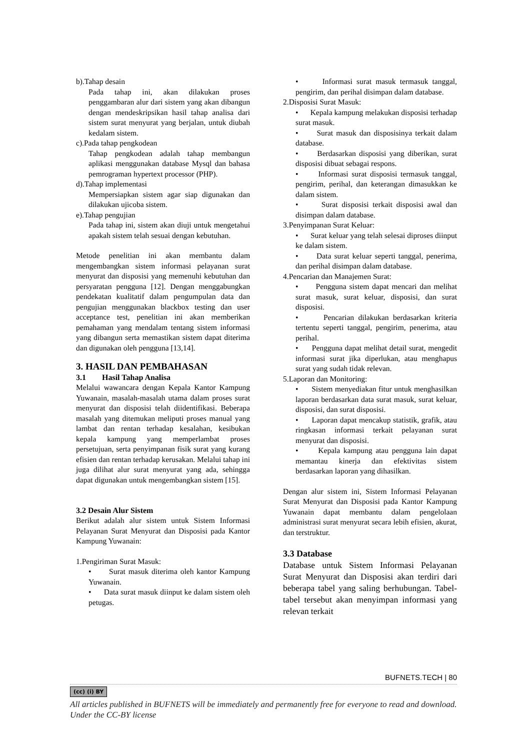b).Tahap desain
Pada tahap ini, akan dilakukan proses penggambaran alur dari sistem yang akan dibangun dengan mendeskripsikan hasil tahap analisa dari sistem surat menyurat yang berjalan, untuk diubah kedalam sistem.
c).Pada tahap pengkodean
Tahap pengkodean adalah tahap membangun aplikasi menggunakan database Mysql dan bahasa pemrograman hypertext processor (PHP).
d).Tahap implementasi
Mempersiapkan sistem agar siap digunakan dan dilakukan ujicoba sistem.
e).Tahap pengujian
Pada tahap ini, sistem akan diuji untuk mengetahui apakah sistem telah sesuai dengan kebutuhan.
Metode penelitian ini akan membantu dalam mengembangkan sistem informasi pelayanan surat menyurat dan disposisi yang memenuhi kebutuhan dan persyaratan pengguna [12]. Dengan menggabungkan pendekatan kualitatif dalam pengumpulan data dan pengujian menggunakan blackbox testing dan user acceptance test, penelitian ini akan memberikan pemahaman yang mendalam tentang sistem informasi yang dibangun serta memastikan sistem dapat diterima dan digunakan oleh pengguna [13,14].
3. HASIL DAN PEMBAHASAN
3.1 Hasil Tahap Analisa
Melalui wawancara dengan Kepala Kantor Kampung Yuwanain, masalah-masalah utama dalam proses surat menyurat dan disposisi telah diidentifikasi. Beberapa masalah yang ditemukan meliputi proses manual yang lambat dan rentan terhadap kesalahan, kesibukan kepala kampung yang memperlambat proses persetujuan, serta penyimpanan fisik surat yang kurang efisien dan rentan terhadap kerusakan. Melalui tahap ini juga dilihat alur surat menyurat yang ada, sehingga dapat digunakan untuk mengembangkan sistem [15].
3.2 Desain Alur Sistem
Berikut adalah alur sistem untuk Sistem Informasi Pelayanan Surat Menyurat dan Disposisi pada Kantor Kampung Yuwanain:
1.Pengiriman Surat Masuk:
• Surat masuk diterima oleh kantor Kampung Yuwanain.
• Data surat masuk diinput ke dalam sistem oleh petugas.
• Informasi surat masuk termasuk tanggal, pengirim, dan perihal disimpan dalam database.
2.Disposisi Surat Masuk:
• Kepala kampung melakukan disposisi terhadap surat masuk.
• Surat masuk dan disposisinya terkait dalam database.
• Berdasarkan disposisi yang diberikan, surat disposisi dibuat sebagai respons.
• Informasi surat disposisi termasuk tanggal, pengirim, perihal, dan keterangan dimasukkan ke dalam sistem.
• Surat disposisi terkait disposisi awal dan disimpan dalam database.
3.Penyimpanan Surat Keluar:
• Surat keluar yang telah selesai diproses diinput ke dalam sistem.
• Data surat keluar seperti tanggal, penerima, dan perihal disimpan dalam database.
4.Pencarian dan Manajemen Surat:
• Pengguna sistem dapat mencari dan melihat surat masuk, surat keluar, disposisi, dan surat disposisi.
• Pencarian dilakukan berdasarkan kriteria tertentu seperti tanggal, pengirim, penerima, atau perihal.
• Pengguna dapat melihat detail surat, mengedit informasi surat jika diperlukan, atau menghapus surat yang sudah tidak relevan.
5.Laporan dan Monitoring:
• Sistem menyediakan fitur untuk menghasilkan laporan berdasarkan data surat masuk, surat keluar, disposisi, dan surat disposisi.
• Laporan dapat mencakup statistik, grafik, atau ringkasan informasi terkait pelayanan surat menyurat dan disposisi.
• Kepala kampung atau pengguna lain dapat memantau kinerja dan efektivitas sistem berdasarkan laporan yang dihasilkan.
Dengan alur sistem ini, Sistem Informasi Pelayanan Surat Menyurat dan Disposisi pada Kantor Kampung Yuwanain dapat membantu dalam pengelolaan administrasi surat menyurat secara lebih efisien, akurat, dan terstruktur.
3.3 Database
Database untuk Sistem Informasi Pelayanan Surat Menyurat dan Disposisi akan terdiri dari beberapa tabel yang saling berhubungan. Tabel-tabel tersebut akan menyimpan informasi yang relevan terkait
BUFNETS.TECH | 80
(cc) (i) BY
All articles published in BUFNETS will be immediately and permanently free for everyone to read and download. Under the CC-BY license